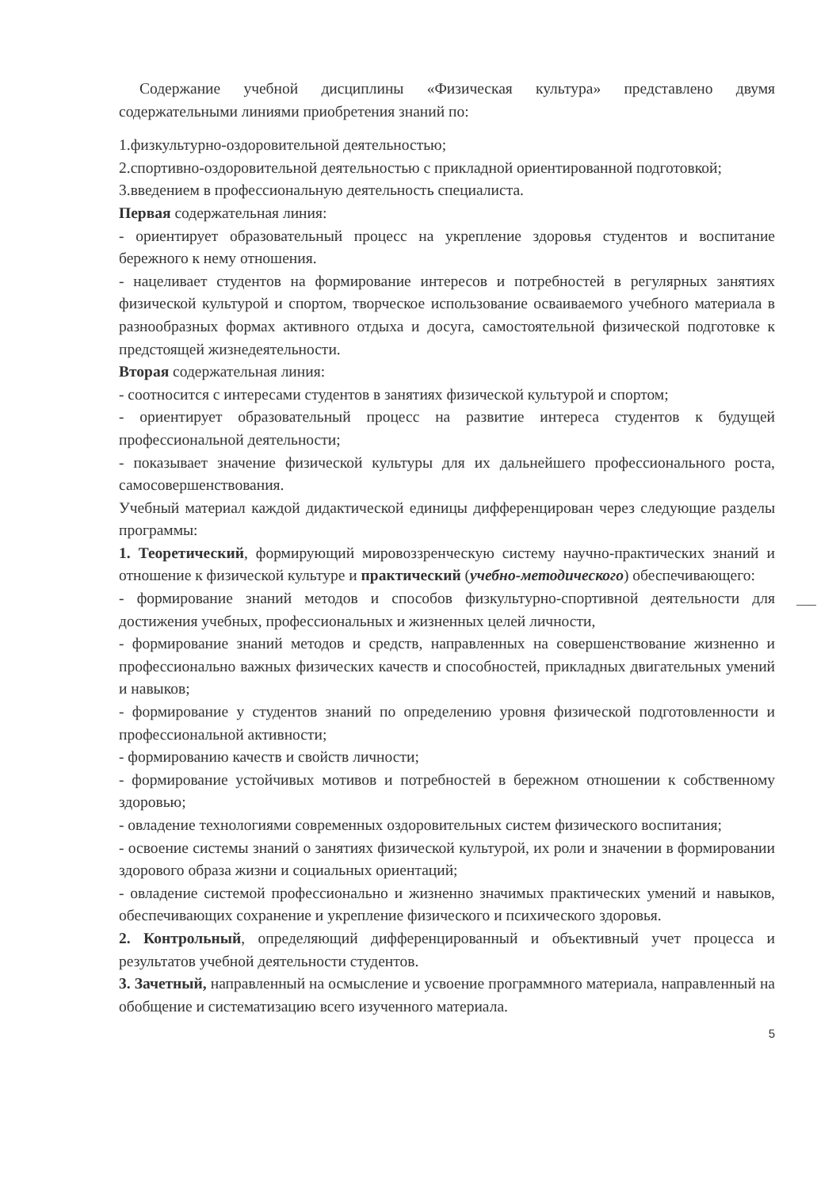Содержание учебной дисциплины «Физическая культура» представлено двумя содержательными линиями приобретения знаний по:
1.физкультурно-оздоровительной деятельностью;
2.спортивно-оздоровительной деятельностью с прикладной ориентированной подготовкой;
3.введением в профессиональную деятельность специалиста.
Первая содержательная линия:
- ориентирует образовательный процесс на укрепление здоровья студентов и воспитание бережного к нему отношения.
- нацеливает студентов на формирование интересов и потребностей в регулярных занятиях физической культурой и спортом, творческое использование осваиваемого учебного материала в разнообразных формах активного отдыха и досуга, самостоятельной физической подготовке к предстоящей жизнедеятельности.
Вторая содержательная линия:
- соотносится с интересами студентов в занятиях физической культурой и спортом;
- ориентирует образовательный процесс на развитие интереса студентов к будущей профессиональной деятельности;
- показывает значение физической культуры для их дальнейшего профессионального роста, самосовершенствования.
Учебный материал каждой дидактической единицы дифференцирован через следующие разделы программы:
1. Теоретический, формирующий мировоззренческую систему научно-практических знаний и отношение к физической культуре и практический (учебно-методического) обеспечивающего:
- формирование знаний методов и способов физкультурно-спортивной деятельности для достижения учебных, профессиональных и жизненных целей личности,
- формирование знаний методов и средств, направленных на совершенствование жизненно и профессионально важных физических качеств и способностей, прикладных двигательных умений и навыков;
- формирование у студентов знаний по определению уровня физической подготовленности и профессиональной активности;
- формированию качеств и свойств личности;
- формирование устойчивых мотивов и потребностей в бережном отношении к собственному здоровью;
- овладение технологиями современных оздоровительных систем физического воспитания;
- освоение системы знаний о занятиях физической культурой, их роли и значении в формировании здорового образа жизни и социальных ориентаций;
- овладение системой профессионально и жизненно значимых практических умений и навыков, обеспечивающих сохранение и укрепление физического и психического здоровья.
2. Контрольный, определяющий дифференцированный и объективный учет процесса и результатов учебной деятельности студентов.
3. Зачетный, направленный на осмысление и усвоение программного материала, направленный на обобщение и систематизацию всего изученного материала.
5